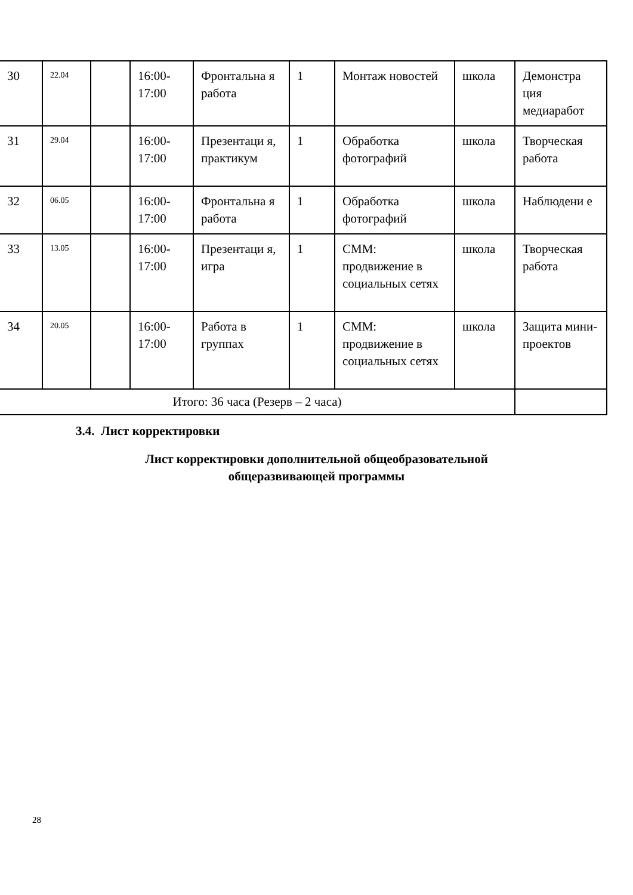| 30 | 22.04 | | 16:00- 17:00 | Фронтальна я работа | 1 | Монтаж новостей | школа | Демонстра ция медиаработ |
| 31 | 29.04 | | 16:00- 17:00 | Презентаци я, практикум | 1 | Обработка фотографий | школа | Творческая работа |
| 32 | 06.05 | | 16:00- 17:00 | Фронтальна я работа | 1 | Обработка фотографий | школа | Наблюдени е |
| 33 | 13.05 | | 16:00- 17:00 | Презентаци я, игра | 1 | СММ: продвижение в социальных сетях | школа | Творческая работа |
| 34 | 20.05 | | 16:00- 17:00 | Работа в группах | 1 | СММ: продвижение в социальных сетях | школа | Защита мини-проектов |
| Итого: 36 часа (Резерв – 2 часа) | | | | | | | | |
3.4. Лист корректировки
Лист корректировки дополнительной общеобразовательной
общеразвивающей программы
28